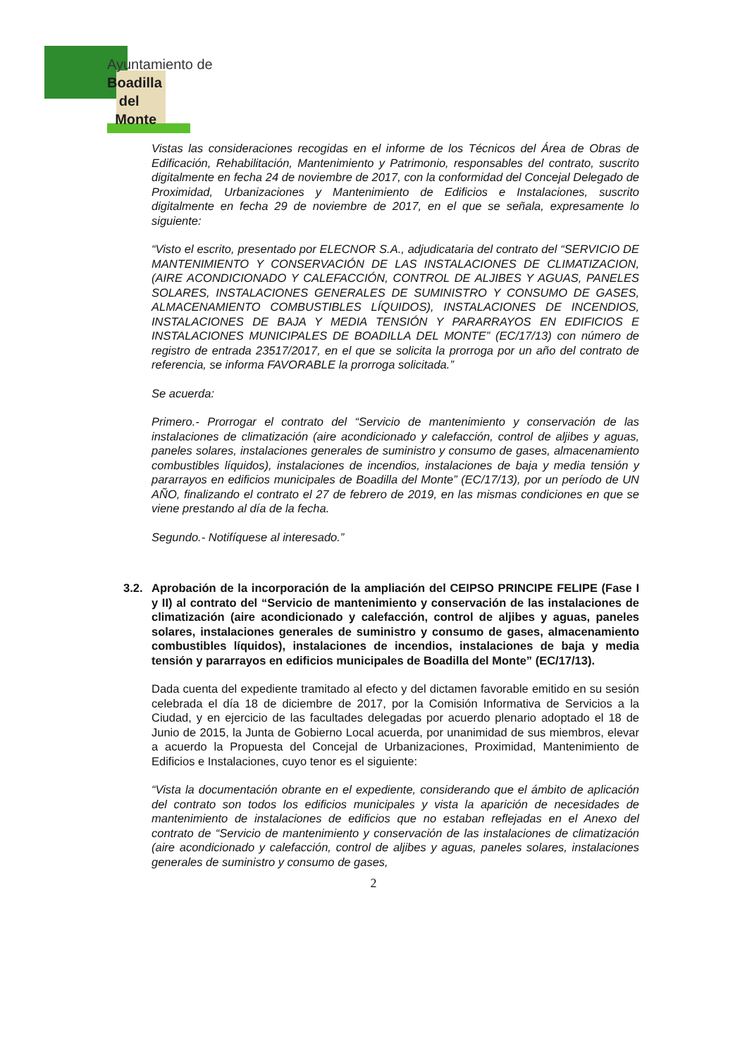Ayuntamiento de
Boadilla
del
Monte
Vistas las consideraciones recogidas en el informe de los Técnicos del Área de Obras de Edificación, Rehabilitación, Mantenimiento y Patrimonio, responsables del contrato, suscrito digitalmente en fecha 24 de noviembre de 2017, con la conformidad del Concejal Delegado de Proximidad, Urbanizaciones y Mantenimiento de Edificios e Instalaciones, suscrito digitalmente en fecha 29 de noviembre de 2017, en el que se señala, expresamente lo siguiente:
“Visto el escrito, presentado por ELECNOR S.A., adjudicataria del contrato del “SERVICIO DE MANTENIMIENTO Y CONSERVACIÓN DE LAS INSTALACIONES DE CLIMATIZACION, (AIRE ACONDICIONADO Y CALEFACCIÓN, CONTROL DE ALJIBES Y AGUAS, PANELES SOLARES, INSTALACIONES GENERALES DE SUMINISTRO Y CONSUMO DE GASES, ALMACENAMIENTO COMBUSTIBLES LÍQUIDOS), INSTALACIONES DE INCENDIOS, INSTALACIONES DE BAJA Y MEDIA TENSIÓN Y PARARRAYOS EN EDIFICIOS E INSTALACIONES MUNICIPALES DE BOADILLA DEL MONTE” (EC/17/13) con número de registro de entrada 23517/2017, en el que se solicita la prorroga por un año del contrato de referencia, se informa FAVORABLE la prorroga solicitada.”
Se acuerda:
Primero.- Prorrogar el contrato del “Servicio de mantenimiento y conservación de las instalaciones de climatización (aire acondicionado y calefacción, control de aljibes y aguas, paneles solares, instalaciones generales de suministro y consumo de gases, almacenamiento combustibles líquidos), instalaciones de incendios, instalaciones de baja y media tensión y pararrayos en edificios municipales de Boadilla del Monte” (EC/17/13), por un período de UN AÑO, finalizando el contrato el 27 de febrero de 2019, en las mismas condiciones en que se viene prestando al día de la fecha.
Segundo.- Notifíquese al interesado.”
3.2. Aprobación de la incorporación de la ampliación del CEIPSO PRINCIPE FELIPE (Fase I y II) al contrato del “Servicio de mantenimiento y conservación de las instalaciones de climatización (aire acondicionado y calefacción, control de aljibes y aguas, paneles solares, instalaciones generales de suministro y consumo de gases, almacenamiento combustibles líquidos), instalaciones de incendios, instalaciones de baja y media tensión y pararrayos en edificios municipales de Boadilla del Monte” (EC/17/13).
Dada cuenta del expediente tramitado al efecto y del dictamen favorable emitido en su sesión celebrada el día 18 de diciembre de 2017, por la Comisión Informativa de Servicios a la Ciudad, y en ejercicio de las facultades delegadas por acuerdo plenario adoptado el 18 de Junio de 2015, la Junta de Gobierno Local acuerda, por unanimidad de sus miembros, elevar a acuerdo la Propuesta del Concejal de Urbanizaciones, Proximidad, Mantenimiento de Edificios e Instalaciones, cuyo tenor es el siguiente:
“Vista la documentación obrante en el expediente, considerando que el ámbito de aplicación del contrato son todos los edificios municipales y vista la aparición de necesidades de mantenimiento de instalaciones de edificios que no estaban reflejadas en el Anexo del contrato de “Servicio de mantenimiento y conservación de las instalaciones de climatización (aire acondicionado y calefacción, control de aljibes y aguas, paneles solares, instalaciones generales de suministro y consumo de gases,
2